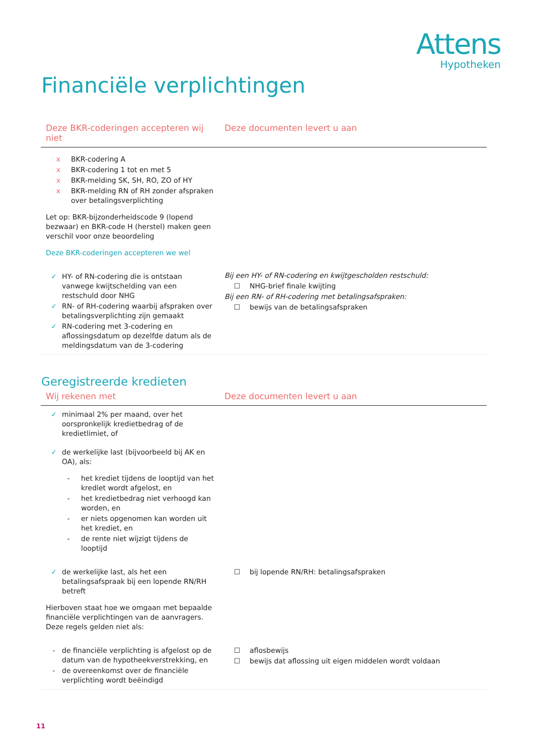Attens
Hypotheken
Financiële verplichtingen
| Deze BKR-coderingen accepteren wij niet | Deze documenten levert u aan |
| --- | --- |
| x BKR-codering A x BKR-codering 1 tot en met 5 x BKR-melding SK, SH, RO, ZO of HY x BKR-melding RN of RH zonder afspraken over betalingsverplichting Let op: BKR-bijzonderheidscode 9 (lopend bezwaar) en BKR-code H (herstel) maken geen verschil voor onze beoordeling Deze BKR-coderingen accepteren we wel | |
| ✓ HY- of RN-codering die is ontstaan vanwege kwijtschelding van een restschuld door NHG ✓ RN- of RH-codering waarbij afspraken over betalingsverplichting zijn gemaakt ✓ RN-codering met 3-codering en aflossingsdatum op dezelfde datum als de meldingsdatum van de 3-codering | Bij een HY- of RN-codering en kwijtgescholden restschuld: ☐ NHG-brief finale kwijting Bij een RN- of RH-codering met betalingsafspraken: ☐ bewijs van de betalingsafspraken |
Geregistreerde kredieten
| Wij rekenen met | Deze documenten levert u aan |
| --- | --- |
| ✓ minimaal 2% per maand, over het oorspronkelijk kredietbedrag of de kredietlimiet, of ✓ de werkelijke last (bijvoorbeeld bij AK en OA), als: - het krediet tijdens de looptijd van het krediet wordt afgelost, en - het kredietbedrag niet verhoogd kan worden, en - er niets opgenomen kan worden uit het krediet, en - de rente niet wijzigt tijdens de looptijd | |
| ✓ de werkelijke last, als het een betalingsafspraak bij een lopende RN/RH betreft Hierboven staat hoe we omgaan met bepaalde financiële verplichtingen van de aanvragers. Deze regels gelden niet als: | ☐ bij lopende RN/RH: betalingsafspraken |
| - de financiële verplichting is afgelost op de datum van de hypotheekverstrekking, en - de overeenkomst over de financiële verplichting wordt beëindigd | ☐ aflosbewijs ☐ bewijs dat aflossing uit eigen middelen wordt voldaan |
11